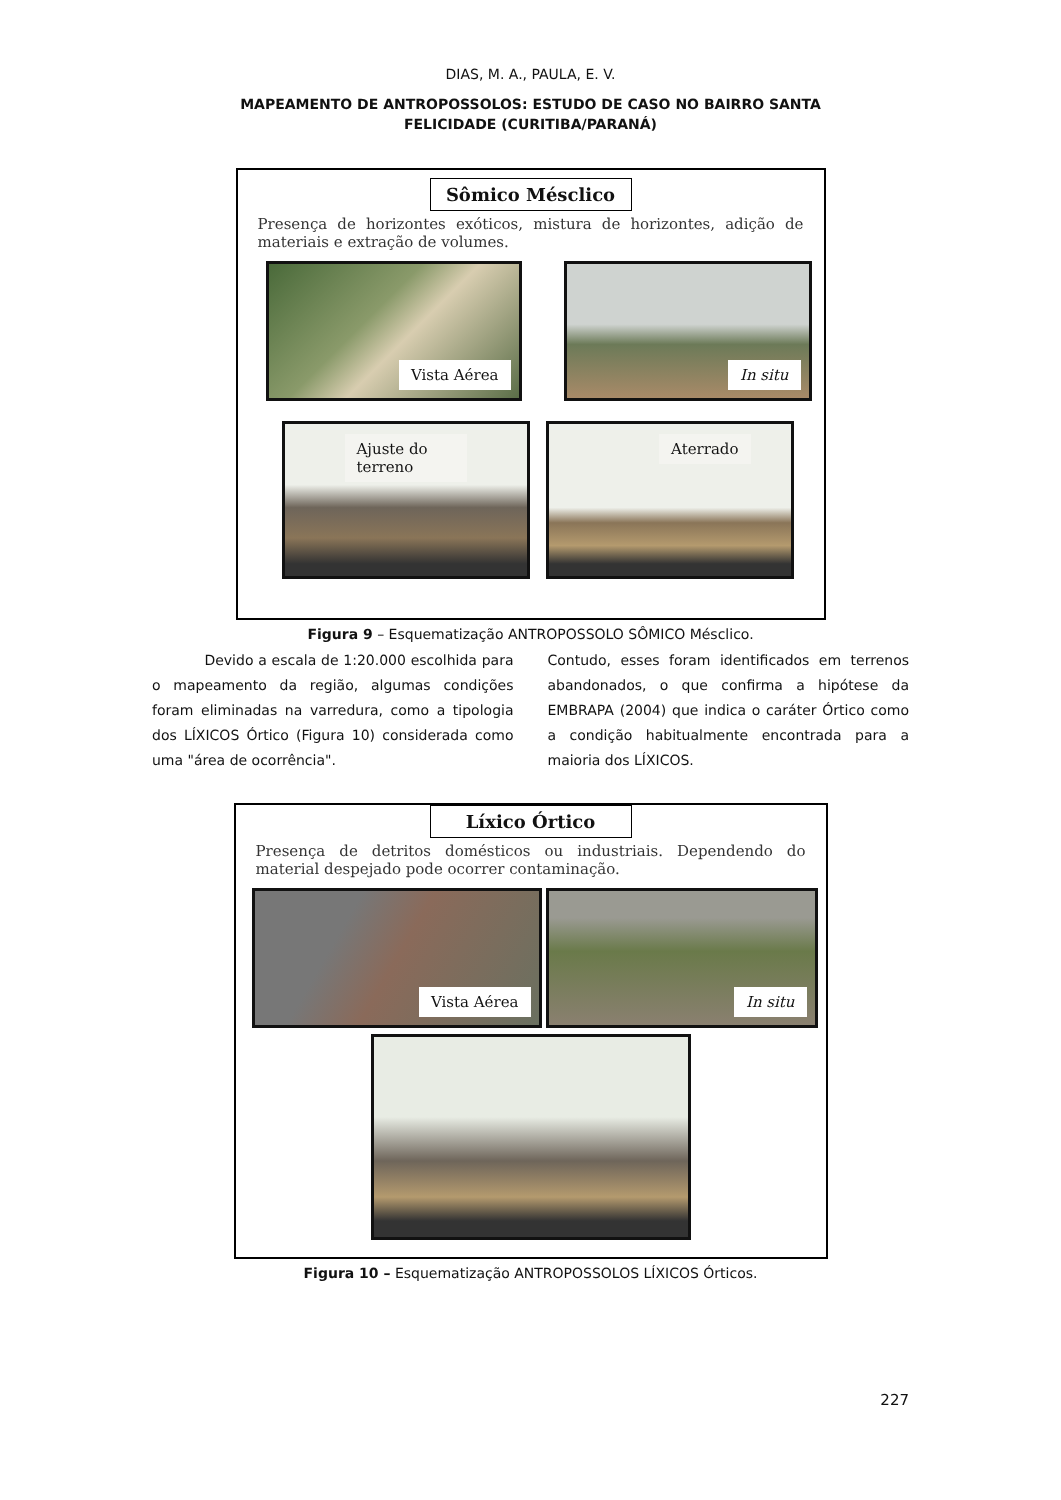DIAS, M. A., PAULA, E. V.
MAPEAMENTO DE ANTROPOSSOLOS: ESTUDO DE CASO NO BAIRRO SANTA FELICIDADE (CURITIBA/PARANÁ)
Sômico Mésclico
Presença de horizontes exóticos, mistura de horizontes, adição de materiais e extração de volumes.
Vista Aérea In situ
Ajuste do terreno Aterrado
Figura 9 – Esquematização ANTROPOSSOLO SÔMICO Mésclico.
Devido a escala de 1:20.000 escolhida para o mapeamento da região, algumas condições foram eliminadas na varredura, como a tipologia dos LÍXICOS Órtico (Figura 10) considerada como uma "área de ocorrência".
Contudo, esses foram identificados em terrenos abandonados, o que confirma a hipótese da EMBRAPA (2004) que indica o caráter Órtico como a condição habitualmente encontrada para a maioria dos LÍXICOS.
Líxico Órtico
Presença de detritos domésticos ou industriais. Dependendo do material despejado pode ocorrer contaminação.
Vista Aérea In situ
Figura 10 – Esquematização ANTROPOSSOLOS LÍXICOS Órticos.
227